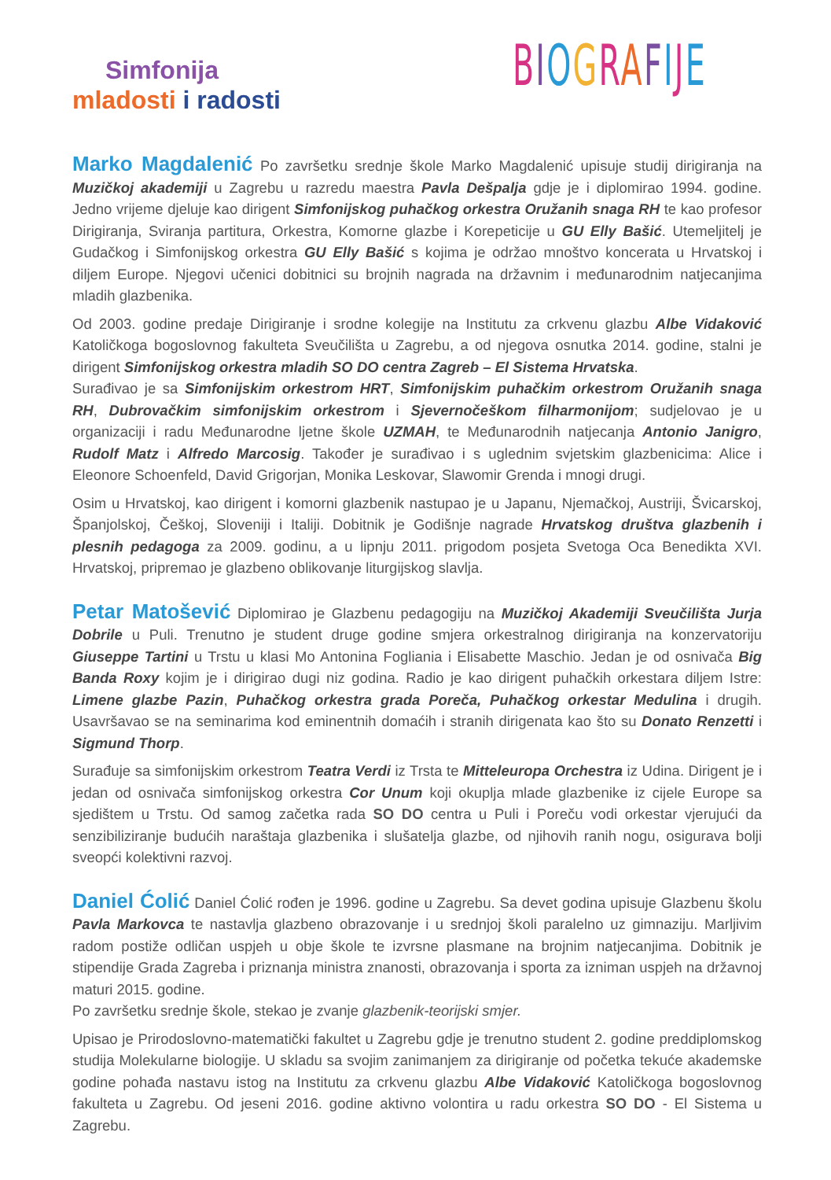Simfonija
mladosti i radosti
BIOGRAFIJE
Marko Magdalenić Po završetku srednje škole Marko Magdalenić upisuje studij dirigiranja na Muzičkoj akademiji u Zagrebu u razredu maestra Pavla Dešpalja gdje je i diplomirao 1994. godine. Jedno vrijeme djeluje kao dirigent Simfonijskog puhačkog orkestra Oružanih snaga RH te kao profesor Dirigiranja, Sviranja partitura, Orkestra, Komorne glazbe i Korepeticije u GU Elly Bašić. Utemeljitelj je Gudačkog i Simfonijskog orkestra GU Elly Bašić s kojima je održao mnoštvo koncerata u Hrvatskoj i diljem Europe. Njegovi učenici dobitnici su brojnih nagrada na državnim i međunarodnim natjecanjima mladih glazbenika.
Od 2003. godine predaje Dirigiranje i srodne kolegije na Institutu za crkvenu glazbu Albe Vidaković Katoličkoga bogoslovnog fakulteta Sveučilišta u Zagrebu, a od njegova osnutka 2014. godine, stalni je dirigent Simfonijskog orkestra mladih SO DO centra Zagreb – El Sistema Hrvatska.
Surađivao je sa Simfonijskim orkestrom HRT, Simfonijskim puhačkim orkestrom Oružanih snaga RH, Dubrovačkim simfonijskim orkestrom i Sjevernočeškom filharmonijom; sudjelovao je u organizaciji i radu Međunarodne ljetne škole UZMAH, te Međunarodnih natjecanja Antonio Janigro, Rudolf Matz i Alfredo Marcosig. Također je surađivao i s uglednim svjetskim glazbenicima: Alice i Eleonore Schoenfeld, David Grigorjan, Monika Leskovar, Slawomir Grenda i mnogi drugi.
Osim u Hrvatskoj, kao dirigent i komorni glazbenik nastupao je u Japanu, Njemačkoj, Austriji, Švicarskoj, Španjolskoj, Češkoj, Sloveniji i Italiji. Dobitnik je Godišnje nagrade Hrvatskog društva glazbenih i plesnih pedagoga za 2009. godinu, a u lipnju 2011. prigodom posjeta Svetoga Oca Benedikta XVI. Hrvatskoj, pripremao je glazbeno oblikovanje liturgijskog slavlja.
Petar Matošević Diplomirao je Glazbenu pedagogiju na Muzičkoj Akademiji Sveučilišta Jurja Dobrile u Puli. Trenutno je student druge godine smjera orkestralnog dirigiranja na konzervatoriju Giuseppe Tartini u Trstu u klasi Mo Antonina Fogliania i Elisabette Maschio. Jedan je od osnivača Big Banda Roxy kojim je i dirigirao dugi niz godina. Radio je kao dirigent puhačkih orkestara diljem Istre: Limene glazbe Pazin, Puhačkog orkestra grada Poreča, Puhačkog orkestar Medulina i drugih. Usavršavao se na seminarima kod eminentnih domaćih i stranih dirigenata kao što su Donato Renzetti i Sigmund Thorp.
Surađuje sa simfonijskim orkestrom Teatra Verdi iz Trsta te Mitteleuropa Orchestra iz Udina. Dirigent je i jedan od osnivača simfonijskog orkestra Cor Unum koji okuplja mlade glazbenike iz cijele Europe sa sjedištem u Trstu. Od samog začetka rada SO DO centra u Puli i Poreču vodi orkestar vjerujući da senzibiliziranje budućih naraštaja glazbenika i slušatelja glazbe, od njihovih ranih nogu, osigurava bolji sveopći kolektivni razvoj.
Daniel Ćolić Daniel Ćolić rođen je 1996. godine u Zagrebu. Sa devet godina upisuje Glazbenu školu Pavla Markovca te nastavlja glazbeno obrazovanje i u srednjoj školi paralelno uz gimnaziju. Marljivim radom postiže odličan uspjeh u obje škole te izvrsne plasmane na brojnim natjecanjima. Dobitnik je stipendije Grada Zagreba i priznanja ministra znanosti, obrazovanja i sporta za izniman uspjeh na državnoj maturi 2015. godine.
Po završetku srednje škole, stekao je zvanje glazbenik-teorijski smjer.
Upisao je Prirodoslovno-matematički fakultet u Zagrebu gdje je trenutno student 2. godine preddiplomskog studija Molekularne biologije. U skladu sa svojim zanimanjem za dirigiranje od početka tekuće akademske godine pohađa nastavu istog na Institutu za crkvenu glazbu Albe Vidaković Katoličkoga bogoslovnog fakulteta u Zagrebu. Od jeseni 2016. godine aktivno volontira u radu orkestra SO DO - El Sistema u Zagrebu.